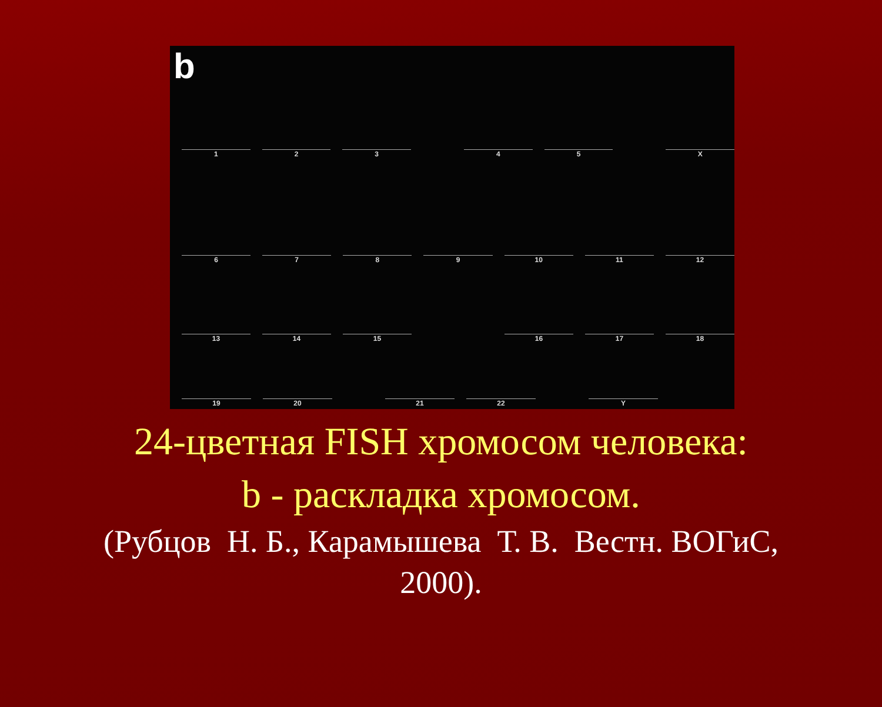b
1 2 3 4 5 X
6 7 8 9 10 11 12
13 14 15 16 17 18
19 20 21 22 Y
24-цветная FISH хромосом человека:
b - раскладка хромосом.
(Рубцов Н. Б., Карамышева Т. В. Вестн. ВОГиС,
2000).